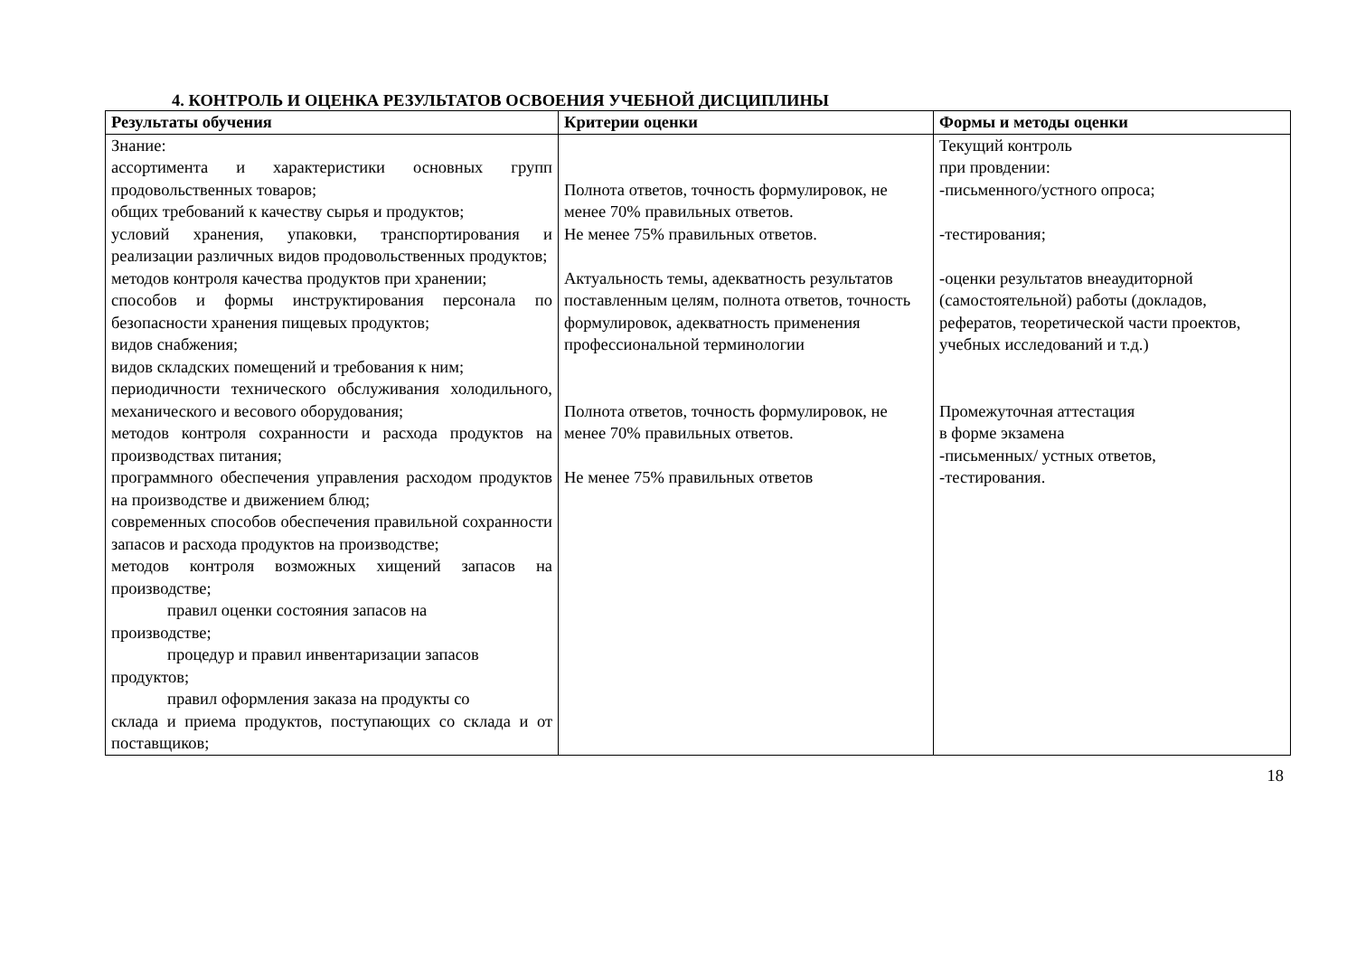4. КОНТРОЛЬ И ОЦЕНКА РЕЗУЛЬТАТОВ ОСВОЕНИЯ УЧЕБНОЙ ДИСЦИПЛИНЫ
| Результаты обучения | Критерии оценки | Формы и методы оценки |
| --- | --- | --- |
| Знание: ассортимента и характеристики основных групп продовольственных товаров; общих требований к качеству сырья и продуктов; условий хранения, упаковки, транспортирования и реализации различных видов продовольственных продуктов; методов контроля качества продуктов при хранении; способов и формы инструктирования персонала по безопасности хранения пищевых продуктов; видов снабжения; видов складских помещений и требования к ним; периодичности технического обслуживания холодильного, механического и весового оборудования; методов контроля сохранности и расхода продуктов на производствах питания; программного обеспечения управления расходом продуктов на производстве и движением блюд; современных способов обеспечения правильной сохранности запасов и расхода продуктов на производстве; методов контроля возможных хищений запасов на производстве; правил оценки состояния запасов на производстве; процедур и правил инвентаризации запасов продуктов; правил оформления заказа на продукты со склада и приема продуктов, поступающих со склада и от поставщиков; | Полнота ответов, точность формулировок, не менее 70% правильных ответов. Не менее 75% правильных ответов. Актуальность темы, адекватность результатов поставленным целям, полнота ответов, точность формулировок, адекватность применения профессиональной терминологии Полнота ответов, точность формулировок, не менее 70% правильных ответов. Не менее 75% правильных ответов | Текущий контроль при провдении: -письменного/устного опроса; -тестирования; -оценки результатов внеаудиторной (самостоятельной) работы (докладов, рефератов, теоретической части проектов, учебных исследований и т.д.) Промежуточная аттестация в форме экзамена -письменных/ устных ответов, -тестирования. |
18